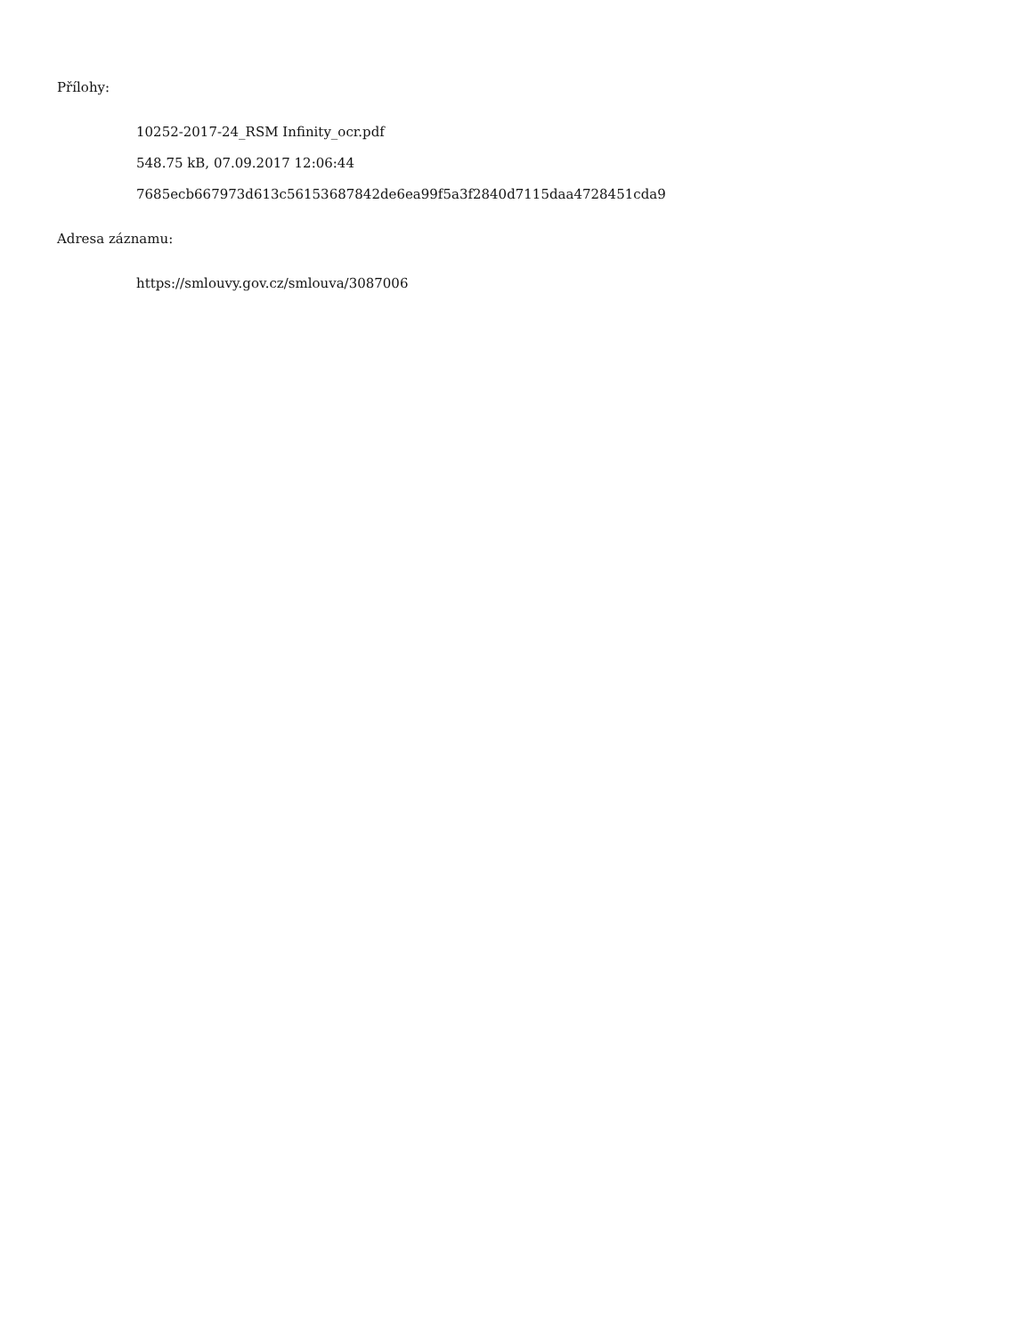Přílohy:
10252-2017-24_RSM Infinity_ocr.pdf
548.75 kB, 07.09.2017 12:06:44
7685ecb667973d613c56153687842de6ea99f5a3f2840d7115daa4728451cda9
Adresa záznamu:
https://smlouvy.gov.cz/smlouva/3087006